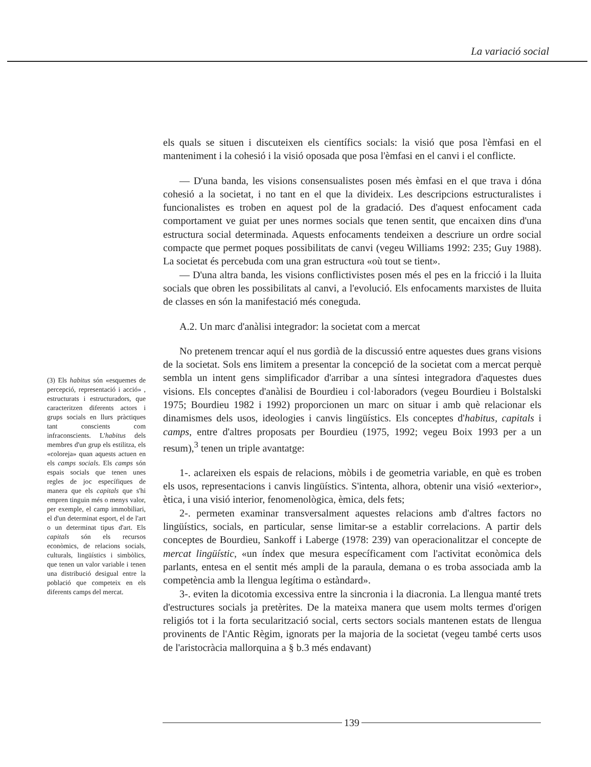La variació social
(3) Els habitus són «esquemes de percepció, representació i acció» , estructurats i estructuradors, que caracteritzen diferents actors i grups socials en llurs pràctiques tant conscients com infraconscients. L'habitus dels membres d'un grup els estilitza, els «coloreja» quan aquests actuen en els camps socials. Els camps són espais socials que tenen unes regles de joc específiques de manera que els capitals que s'hi empren tinguin més o menys valor, per exemple, el camp immobiliari, el d'un determinat esport, el de l'art o un determinat tipus d'art. Els capitals són els recursos econòmics, de relacions socials, culturals, lingüístics i simbòlics, que tenen un valor variable i tenen una distribució desigual entre la població que competeix en els diferents camps del mercat.
els quals se situen i discuteixen els científics socials: la visió que posa l'èmfasi en el manteniment i la cohesió i la visió oposada que posa l'èmfasi en el canvi i el conflicte.
— D'una banda, les visions consensualistes posen més èmfasi en el que trava i dóna cohesió a la societat, i no tant en el que la divideix. Les descripcions estructuralistes i funcionalistes es troben en aquest pol de la gradació. Des d'aquest enfocament cada comportament ve guiat per unes normes socials que tenen sentit, que encaixen dins d'una estructura social determinada. Aquests enfocaments tendeixen a descriure un ordre social compacte que permet poques possibilitats de canvi (vegeu Williams 1992: 235; Guy 1988). La societat és percebuda com una gran estructura «où tout se tient».
— D'una altra banda, les visions conflictivistes posen més el pes en la fricció i la lluita socials que obren les possibilitats al canvi, a l'evolució. Els enfocaments marxistes de lluita de classes en són la manifestació més coneguda.
A.2. Un marc d'anàlisi integrador: la societat com a mercat
No pretenem trencar aquí el nus gordià de la discussió entre aquestes dues grans visions de la societat. Sols ens limitem a presentar la concepció de la societat com a mercat perquè sembla un intent gens simplificador d'arribar a una síntesi integradora d'aquestes dues visions. Els conceptes d'anàlisi de Bourdieu i col·laboradors (vegeu Bourdieu i Bolstalski 1975; Bourdieu 1982 i 1992) proporcionen un marc on situar i amb què relacionar els dinamismes dels usos, ideologies i canvis lingüístics. Els conceptes d'habitus, capitals i camps, entre d'altres proposats per Bourdieu (1975, 1992; vegeu Boix 1993 per a un resum),<sup>3</sup> tenen un triple avantatge:
1-. aclareixen els espais de relacions, mòbils i de geometria variable, en què es troben els usos, representacions i canvis lingüístics. S'intenta, alhora, obtenir una visió «exterior», ètica, i una visió interior, fenomenològica, èmica, dels fets;
2-. permeten examinar transversalment aquestes relacions amb d'altres factors no lingüístics, socials, en particular, sense limitar-se a establir correlacions. A partir dels conceptes de Bourdieu, Sankoff i Laberge (1978: 239) van operacionalitzar el concepte de mercat lingüístic, «un índex que mesura específicament com l'activitat econòmica dels parlants, entesa en el sentit més ampli de la paraula, demana o es troba associada amb la competència amb la llengua legítima o estàndard».
3-. eviten la dicotomia excessiva entre la sincronia i la diacronia. La llengua manté trets d'estructures socials ja pretèrites. De la mateixa manera que usem molts termes d'origen religiós tot i la forta secularització social, certs sectors socials mantenen estats de llengua provinents de l'Antic Règim, ignorats per la majoria de la societat (vegeu també certs usos de l'aristocràcia mallorquina a § b.3 més endavant)
139